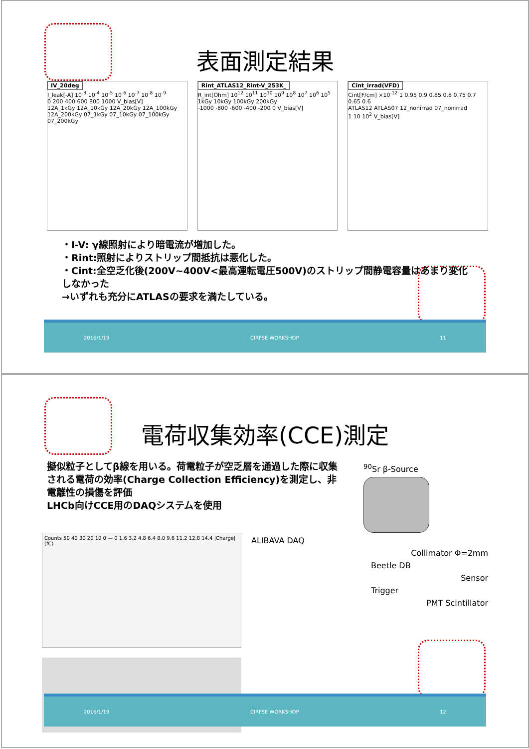表面測定結果
IV_20deg
I_leak[-A] 10<sup>-3</sup> 10<sup>-4</sup> 10<sup>-5</sup> 10<sup>-6</sup> 10<sup>-7</sup> 10<sup>-8</sup> 10<sup>-9</sup>
0 200 400 600 800 1000 V_bias[V]
12A_1kGy 12A_10kGy 12A_20kGy 12A_100kGy 12A_200kGy 07_1kGy 07_10kGy 07_100kGy 07_200kGy
Rint_ATLAS12_Rint-V_253K_
R_int[Ohm] 10<sup>12</sup> 10<sup>11</sup> 10<sup>10</sup> 10<sup>9</sup> 10<sup>8</sup> 10<sup>7</sup> 10<sup>6</sup> 10<sup>5</sup>
1kGy 10kGy 100kGy 200kGy
-1000 -800 -600 -400 -200 0 V_bias[V]
Cint_irrad(VFD)
Cint[F/cm] ×10<sup>-12</sup> 1 0.95 0.9 0.85 0.8 0.75 0.7 0.65 0.6
ATLAS12 ATLAS07 12_nonirrad 07_nonirrad
1 10 10<sup>2</sup> V_bias[V]
・I-V: γ線照射により暗電流が増加した。
・Rint:照射によりストリップ間抵抗は悪化した。
・Cint:全空乏化後(200V~400V<最高運転電圧500V)のストリップ間静電容量はあまり変化しなかった
→いずれも充分にATLASの要求を満たしている。
2016/1/19 CIRFSE WORKSHOP 11
電荷収集効率(CCE)測定
擬似粒子としてβ線を用いる。荷電粒子が空乏層を通過した際に収集される電荷の効率(Charge Collection Efficiency)を測定し、非電離性の損傷を評価
LHCb向けCCE用のDAQシステムを使用
<sup>90</sup>Sr β-Source
Counts 50 40 30 20 10 0 — 0 1.6 3.2 4.8 6.4 8.0 9.6 11.2 12.8 14.4 |Charge| (fC)
ALIBAVA DAQ
Collimator Φ=2mm
Beetle DB
Sensor
Trigger
PMT Scintillator
2016/1/19 CIRFSE WORKSHOP 12